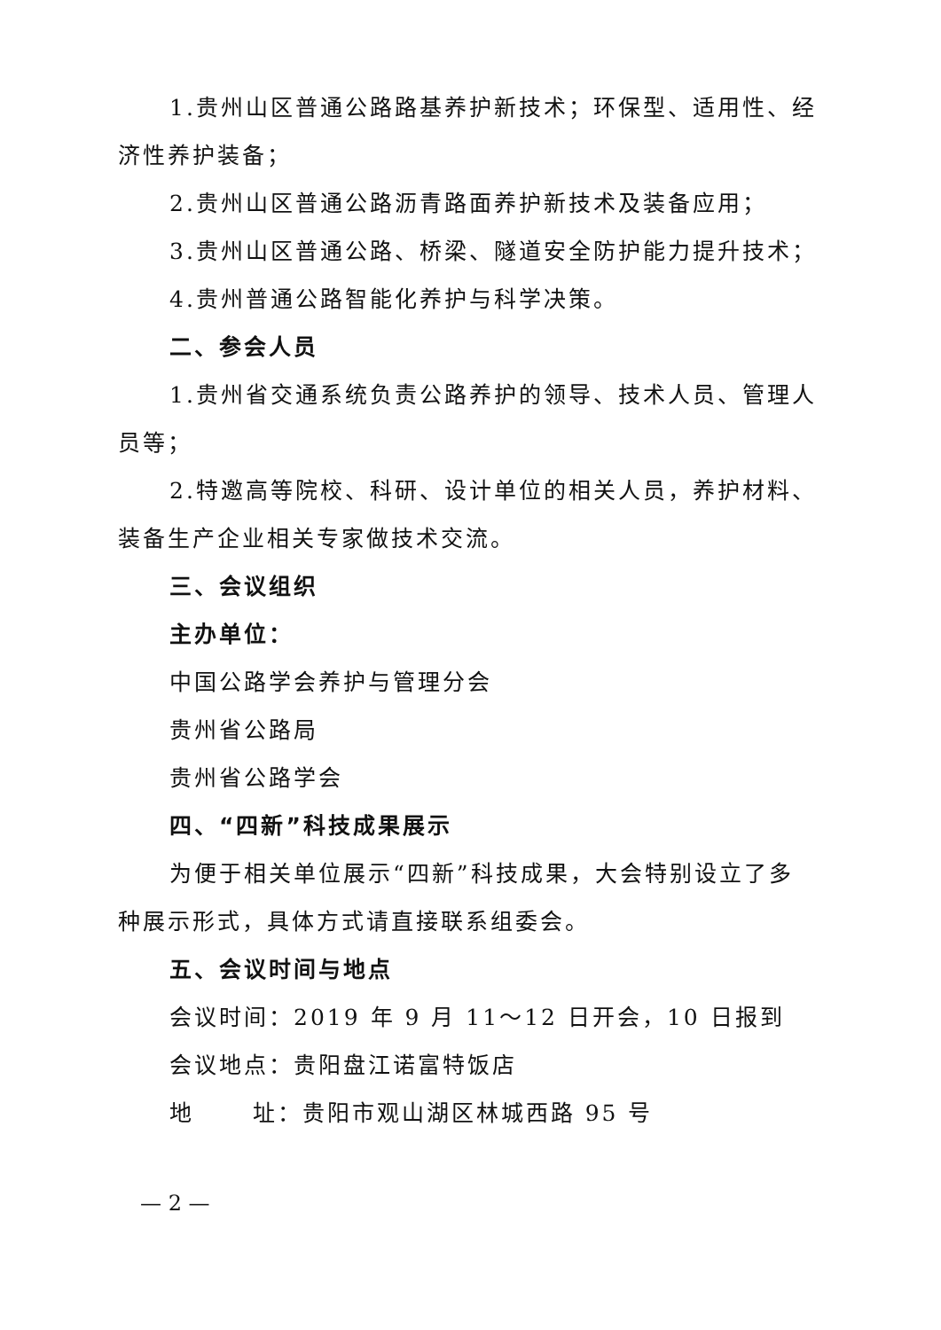1.贵州山区普通公路路基养护新技术；环保型、适用性、经济性养护装备；
2.贵州山区普通公路沥青路面养护新技术及装备应用；
3.贵州山区普通公路、桥梁、隧道安全防护能力提升技术；
4.贵州普通公路智能化养护与科学决策。
二、参会人员
1.贵州省交通系统负责公路养护的领导、技术人员、管理人员等；
2.特邀高等院校、科研、设计单位的相关人员，养护材料、装备生产企业相关专家做技术交流。
三、会议组织
主办单位：
中国公路学会养护与管理分会
贵州省公路局
贵州省公路学会
四、“四新”科技成果展示
为便于相关单位展示“四新”科技成果，大会特别设立了多种展示形式，具体方式请直接联系组委会。
五、会议时间与地点
会议时间：2019 年 9 月 11～12 日开会，10 日报到
会议地点：贵阳盘江诺富特饭店
地 址：贵阳市观山湖区林城西路 95 号
— 2 —